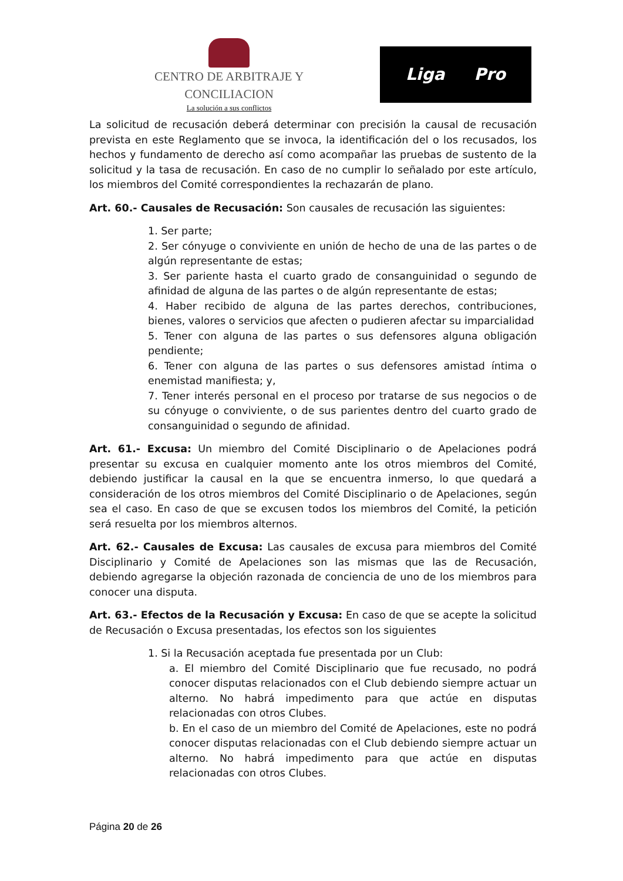CENTRO DE ARBITRAJE Y CONCILIACION
La solución a sus conflictos
Liga Pro
La solicitud de recusación deberá determinar con precisión la causal de recusación prevista en este Reglamento que se invoca, la identificación del o los recusados, los hechos y fundamento de derecho así como acompañar las pruebas de sustento de la solicitud y la tasa de recusación. En caso de no cumplir lo señalado por este artículo, los miembros del Comité correspondientes la rechazarán de plano.
Art. 60.- Causales de Recusación: Son causales de recusación las siguientes:
1. Ser parte;
2. Ser cónyuge o conviviente en unión de hecho de una de las partes o de algún representante de estas;
3. Ser pariente hasta el cuarto grado de consanguinidad o segundo de afinidad de alguna de las partes o de algún representante de estas;
4. Haber recibido de alguna de las partes derechos, contribuciones, bienes, valores o servicios que afecten o pudieren afectar su imparcialidad
5. Tener con alguna de las partes o sus defensores alguna obligación pendiente;
6. Tener con alguna de las partes o sus defensores amistad íntima o enemistad manifiesta; y,
7. Tener interés personal en el proceso por tratarse de sus negocios o de su cónyuge o conviviente, o de sus parientes dentro del cuarto grado de consanguinidad o segundo de afinidad.
Art. 61.- Excusa: Un miembro del Comité Disciplinario o de Apelaciones podrá presentar su excusa en cualquier momento ante los otros miembros del Comité, debiendo justificar la causal en la que se encuentra inmerso, lo que quedará a consideración de los otros miembros del Comité Disciplinario o de Apelaciones, según sea el caso. En caso de que se excusen todos los miembros del Comité, la petición será resuelta por los miembros alternos.
Art. 62.- Causales de Excusa: Las causales de excusa para miembros del Comité Disciplinario y Comité de Apelaciones son las mismas que las de Recusación, debiendo agregarse la objeción razonada de conciencia de uno de los miembros para conocer una disputa.
Art. 63.- Efectos de la Recusación y Excusa: En caso de que se acepte la solicitud de Recusación o Excusa presentadas, los efectos son los siguientes
1. Si la Recusación aceptada fue presentada por un Club:
a. El miembro del Comité Disciplinario que fue recusado, no podrá conocer disputas relacionados con el Club debiendo siempre actuar un alterno. No habrá impedimento para que actúe en disputas relacionadas con otros Clubes.
b. En el caso de un miembro del Comité de Apelaciones, este no podrá conocer disputas relacionadas con el Club debiendo siempre actuar un alterno. No habrá impedimento para que actúe en disputas relacionadas con otros Clubes.
Página 20 de 26